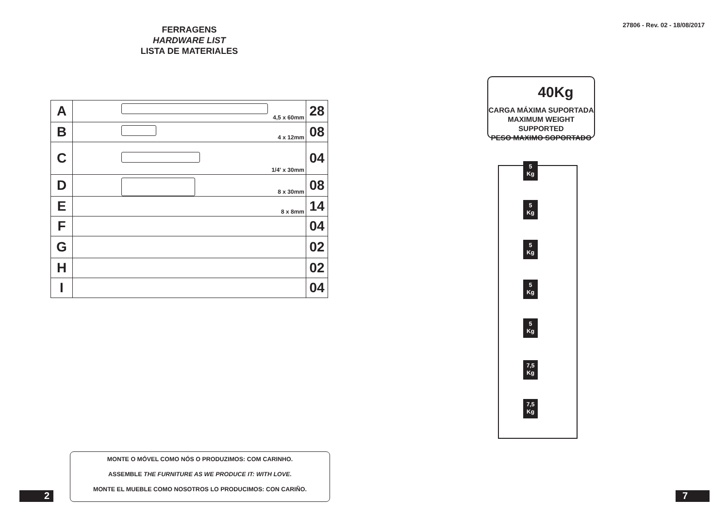FERRAGENS
HARDWARE LIST
LISTA DE MATERIALES
| A | 4,5 x 60mm | 28 |
| B | 4 x 12mm | 08 |
| C | 1/4' x 30mm | 04 |
| D | 8 x 30mm | 08 |
| E | 8 x 8mm | 14 |
| F | | 04 |
| G | | 02 |
| H | | 02 |
| I | | 04 |
MONTE O MÓVEL COMO NÓS O PRODUZIMOS: COM CARINHO.
ASSEMBLE THE FURNITURE AS WE PRODUCE IT: WITH LOVE.
MONTE EL MUEBLE COMO NOSOTROS LO PRODUCIMOS: CON CARIÑO.
2
27806 - Rev. 02 - 18/08/2017
40Kg
CARGA MÁXIMA SUPORTADA
MAXIMUM WEIGHT SUPPORTED
PESO MAXIMO SOPORTADO
5
Kg
5
Kg
5
Kg
5
Kg
5
Kg
7,5
Kg
7,5
Kg
7